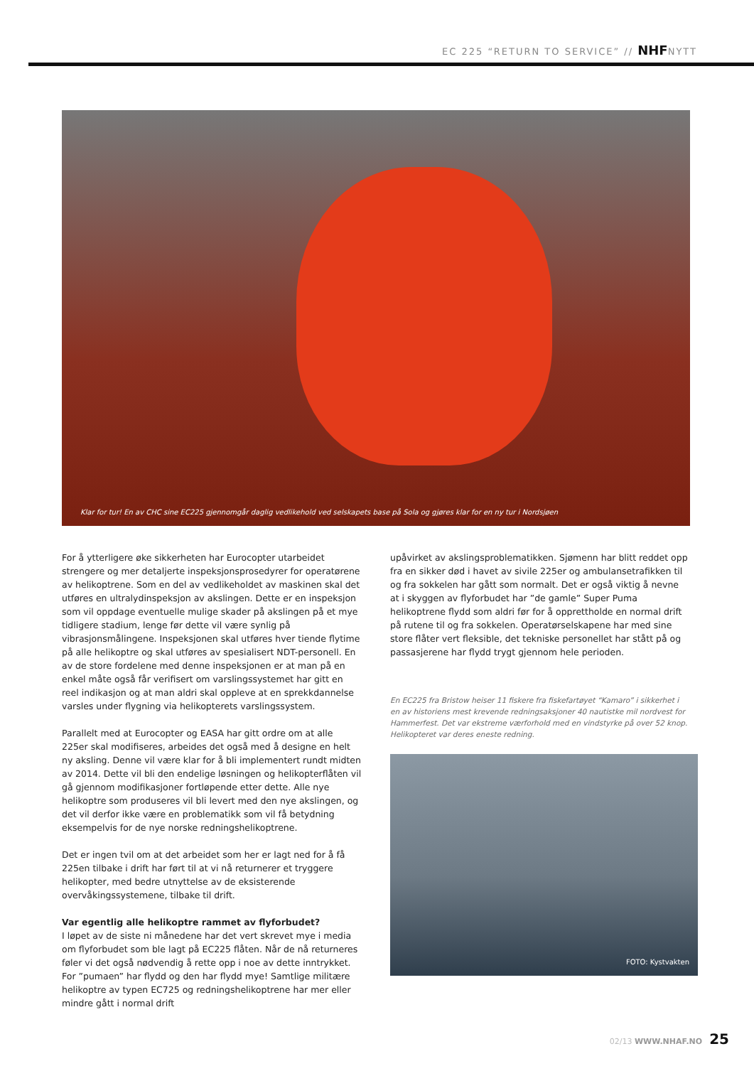EC 225 “RETURN TO SERVICE” // NHFNYTT
Klar for tur! En av CHC sine EC225 gjennomgår daglig vedlikehold ved selskapets base på Sola og gjøres klar for en ny tur i Nordsjøen
For å ytterligere øke sikkerheten har Eurocopter utarbeidet strengere og mer detaljerte inspeksjonsprosedyrer for operatørene av helikoptrene. Som en del av vedlikeholdet av maskinen skal det utføres en ultralydinspeksjon av akslingen. Dette er en inspeksjon som vil oppdage eventuelle mulige skader på akslingen på et mye tidligere stadium, lenge før dette vil være synlig på vibrasjonsmålingene. Inspeksjonen skal utføres hver tiende flytime på alle helikoptre og skal utføres av spesialisert NDT-personell. En av de store fordelene med denne inspeksjonen er at man på en enkel måte også får verifisert om varslingssystemet har gitt en reel indikasjon og at man aldri skal oppleve at en sprekkdannelse varsles under flygning via helikopterets varslingssystem.
Parallelt med at Eurocopter og EASA har gitt ordre om at alle 225er skal modifiseres, arbeides det også med å designe en helt ny aksling. Denne vil være klar for å bli implementert rundt midten av 2014. Dette vil bli den endelige løsningen og helikopterflåten vil gå gjennom modifikasjoner fortløpende etter dette. Alle nye helikoptre som produseres vil bli levert med den nye akslingen, og det vil derfor ikke være en problematikk som vil få betydning eksempelvis for de nye norske redningshelikoptrene.
Det er ingen tvil om at det arbeidet som her er lagt ned for å få 225en tilbake i drift har ført til at vi nå returnerer et tryggere helikopter, med bedre utnyttelse av de eksisterende overvåkingssystemene, tilbake til drift.
Var egentlig alle helikoptre rammet av flyforbudet?
I løpet av de siste ni månedene har det vert skrevet mye i media om flyforbudet som ble lagt på EC225 flåten. Når de nå returneres føler vi det også nødvendig å rette opp i noe av dette inntrykket. For ”pumaen” har flydd og den har flydd mye! Samtlige militære helikoptre av typen EC725 og redningshelikoptrene har mer eller mindre gått i normal drift
upåvirket av akslingsproblematikken. Sjømenn har blitt reddet opp fra en sikker død i havet av sivile 225er og ambulansetrafikken til og fra sokkelen har gått som normalt. Det er også viktig å nevne at i skyggen av flyforbudet har ”de gamle” Super Puma helikoptrene flydd som aldri før for å opprettholde en normal drift på rutene til og fra sokkelen. Operatørselskapene har med sine store flåter vert fleksible, det tekniske personellet har stått på og passasjerene har flydd trygt gjennom hele perioden.
En EC225 fra Bristow heiser 11 fiskere fra fiskefartøyet “Kamaro” i sikkerhet i en av historiens mest krevende redningsaksjoner 40 nautistke mil nordvest for Hammerfest. Det var ekstreme værforhold med en vindstyrke på over 52 knop. Helikopteret var deres eneste redning.
FOTO: Kystvakten
02/13 WWW.NHAF.NO 25